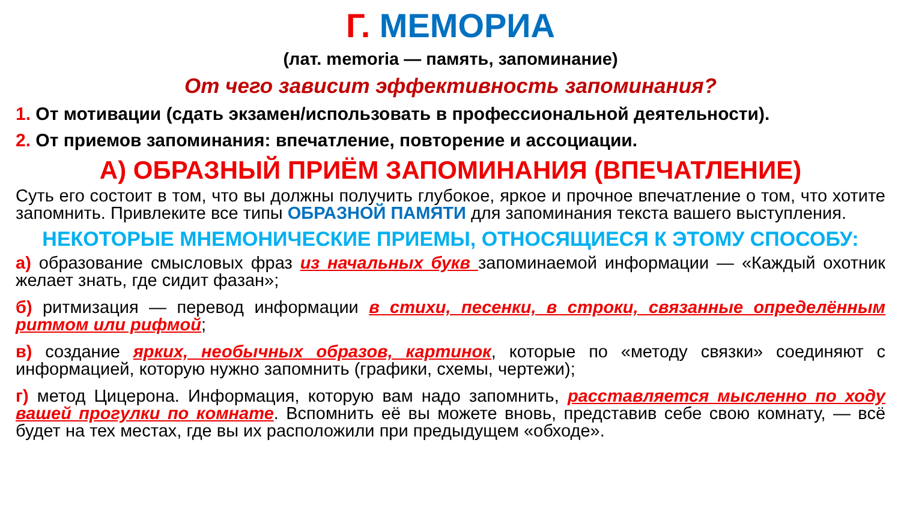Г. МЕМОРИА
(лат. memoria — память, запоминание)
От чего зависит эффективность запоминания?
1. От мотивации (сдать экзамен/использовать в профессиональной деятельности).
2. От приемов запоминания: впечатление, повторение и ассоциации.
А) ОБРАЗНЫЙ ПРИЁМ ЗАПОМИНАНИЯ (ВПЕЧАТЛЕНИЕ)
Суть его состоит в том, что вы должны получить глубокое, яркое и прочное впечатление о том, что хотите запомнить. Привлеките все типы ОБРАЗНОЙ ПАМЯТИ для запоминания текста вашего выступления.
НЕКОТОРЫЕ МНЕМОНИЧЕСКИЕ ПРИЕМЫ, ОТНОСЯЩИЕСЯ К ЭТОМУ СПОСОБУ:
а) образование смысловых фраз из начальных букв запоминаемой информации — «Каждый охотник желает знать, где сидит фазан»;
б) ритмизация — перевод информации в стихи, песенки, в строки, связанные определённым ритмом или рифмой;
в) создание ярких, необычных образов, картинок, которые по «методу связки» соединяют с информацией, которую нужно запомнить (графики, схемы, чертежи);
г) метод Цицерона. Информация, которую вам надо запомнить, расставляется мысленно по ходу вашей прогулки по комнате. Вспомнить её вы можете вновь, представив себе свою комнату, — всё будет на тех местах, где вы их расположили при предыдущем «обходе».